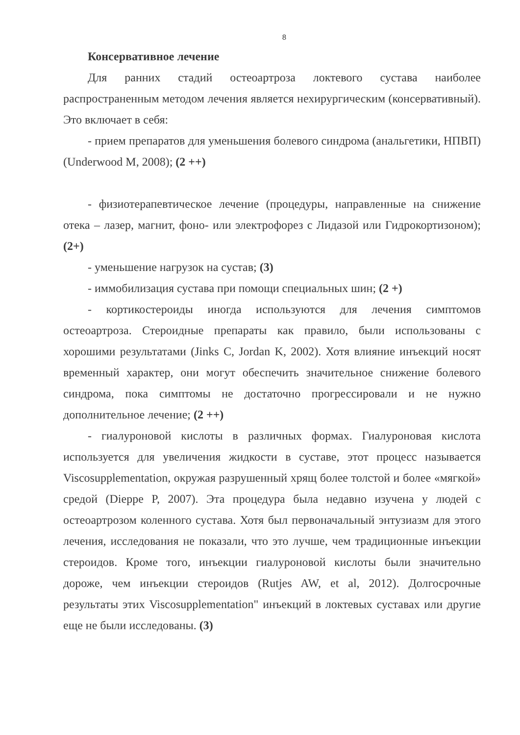8
Консервативное лечение
Для ранних стадий остеоартроза локтевого сустава наиболее распространенным методом лечения является нехирургическим (консервативный). Это включает в себя:
- прием препаратов для уменьшения болевого синдрома (анальгетики, НПВП) (Underwood M, 2008); (2 ++)
- физиотерапевтическое лечение (процедуры, направленные на снижение отека – лазер, магнит, фоно- или электрофорез с Лидазой или Гидрокортизоном); (2+)
- уменьшение нагрузок на сустав; (3)
- иммобилизация сустава при помощи специальных шин; (2 +)
- кортикостероиды иногда используются для лечения симптомов остеоартроза. Стероидные препараты как правило, были использованы с хорошими результатами (Jinks C, Jordan K, 2002). Хотя влияние инъекций носят временный характер, они могут обеспечить значительное снижение болевого синдрома, пока симптомы не достаточно прогрессировали и не нужно дополнительное лечение; (2 ++)
- гиалуроновой кислоты в различных формах. Гиалуроновая кислота используется для увеличения жидкости в суставе, этот процесс называется Viscosupplementation, окружая разрушенный хрящ более толстой и более «мягкой» средой (Dieppe P, 2007). Эта процедура была недавно изучена у людей с остеоартрозом коленного сустава. Хотя был первоначальный энтузиазм для этого лечения, исследования не показали, что это лучше, чем традиционные инъекции стероидов. Кроме того, инъекции гиалуроновой кислоты были значительно дороже, чем инъекции стероидов (Rutjes AW, et al, 2012). Долгосрочные результаты этих Viscosupplementation" инъекций в локтевых суставах или другие еще не были исследованы. (3)